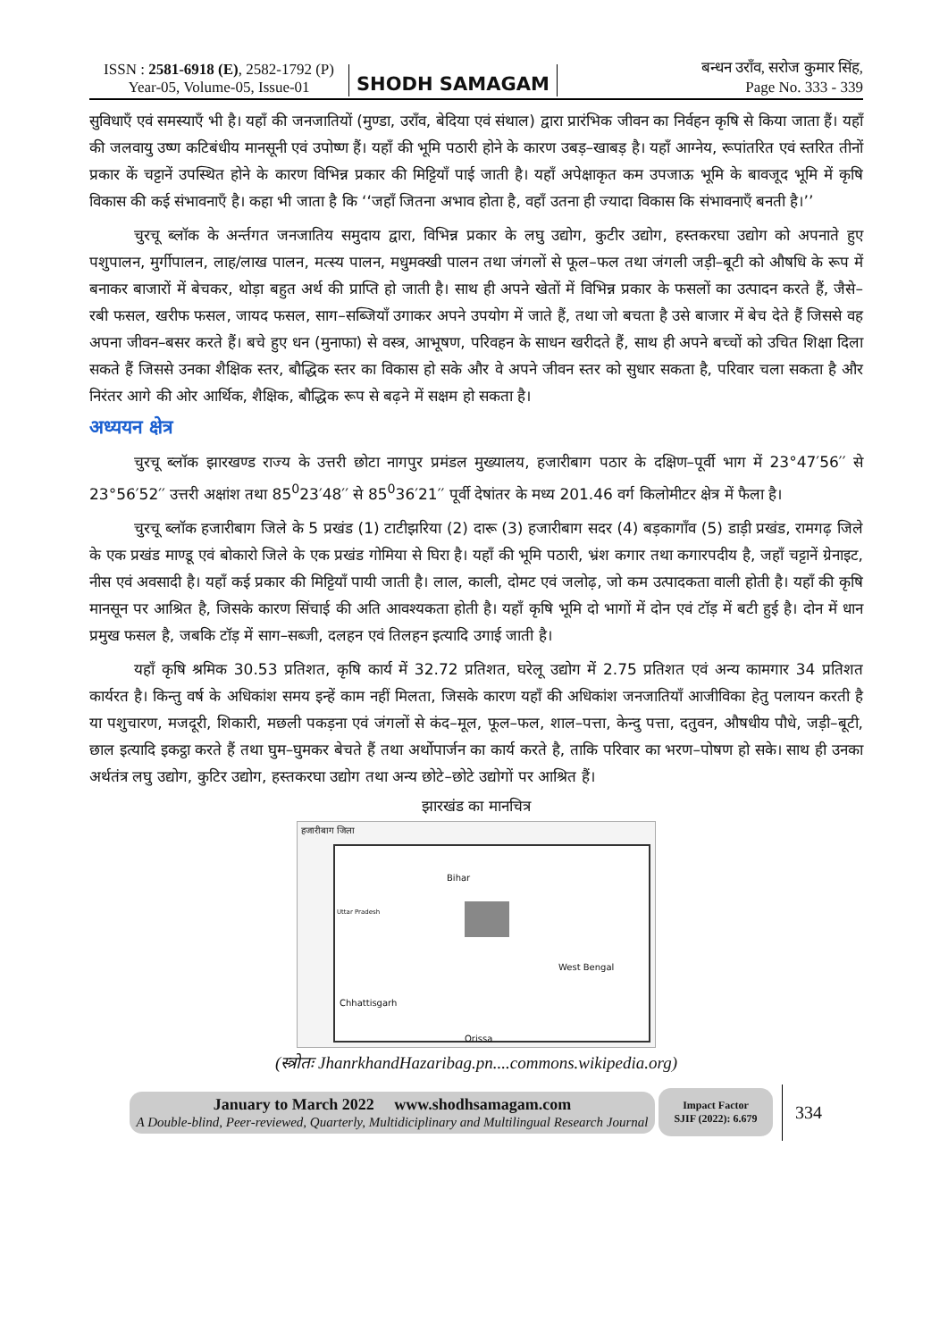ISSN : 2581-6918 (E), 2582-1792 (P)
Year-05, Volume-05, Issue-01
SHODH SAMAGAM
बन्धन उराँव, सरोज कुमार सिंह,
Page No. 333 - 339
सुविधाएँ एवं समस्याएँ भी है। यहाँ की जनजातियों (मुण्डा, उराँव, बेदिया एवं संथाल) द्वारा प्रारंभिक जीवन का निर्वहन कृषि से किया जाता हैं। यहाँ की जलवायु उष्ण कटिबंधीय मानसूनी एवं उपोष्ण हैं। यहाँ की भूमि पठारी होने के कारण उबड़–खाबड़ है। यहाँ आग्नेय, रूपांतरित एवं स्तरित तीनों प्रकार कें चट्टानें उपस्थित होने के कारण विभिन्न प्रकार की मिट्टियाँ पाई जाती है। यहाँ अपेक्षाकृत कम उपजाऊ भूमि के बावजूद भूमि में कृषि विकास की कई संभावनाएँ है। कहा भी जाता है कि ‘‘जहाँ जितना अभाव होता है, वहाँ उतना ही ज्यादा विकास कि संभावनाएँ बनती है।’’
चुरचू ब्लॉक के अर्न्तगत जनजातिय समुदाय द्वारा, विभिन्न प्रकार के लघु उद्योग, कुटीर उद्योग, हस्तकरघा उद्योग को अपनाते हुए पशुपालन, मुर्गीपालन, लाह/लाख पालन, मत्स्य पालन, मधुमक्खी पालन तथा जंगलों से फूल–फल तथा जंगली जड़ी–बूटी को औषधि के रूप में बनाकर बाजारों में बेचकर, थोड़ा बहुत अर्थ की प्राप्ति हो जाती है। साथ ही अपने खेतों में विभिन्न प्रकार के फसलों का उत्पादन करते हैं, जैसे– रबी फसल, खरीफ फसल, जायद फसल, साग–सब्जियाँ उगाकर अपने उपयोग में जाते हैं, तथा जो बचता है उसे बाजार में बेच देते हैं जिससे वह अपना जीवन–बसर करते हैं। बचे हुए धन (मुनाफा) से वस्त्र, आभूषण, परिवहन के साधन खरीदते हैं, साथ ही अपने बच्चों को उचित शिक्षा दिला सकते हैं जिससे उनका शैक्षिक स्तर, बौद्धिक स्तर का विकास हो सके और वे अपने जीवन स्तर को सुधार सकता है, परिवार चला सकता है और निरंतर आगे की ओर आर्थिक, शैक्षिक, बौद्धिक रूप से बढ़ने में सक्षम हो सकता है।
अध्ययन क्षेत्र
चुरचू ब्लॉक झारखण्ड राज्य के उत्तरी छोटा नागपुर प्रमंडल मुख्यालय, हजारीबाग पठार के दक्षिण–पूर्वी भाग में 23°47′56′′ से 23°56′52′′ उत्तरी अक्षांश तथा 85<sup>0</sup>23′48′′ से 85<sup>0</sup>36′21′′ पूर्वी देषांतर के मध्य 201.46 वर्ग किलोमीटर क्षेत्र में फैला है।
चुरचू ब्लॉक हजारीबाग जिले के 5 प्रखंड (1) टाटीझरिया (2) दारू (3) हजारीबाग सदर (4) बड़कागाँव (5) डाड़ी प्रखंड, रामगढ़ जिले के एक प्रखंड माण्डू एवं बोकारो जिले के एक प्रखंड गोमिया से घिरा है। यहाँ की भूमि पठारी, भ्रंश कगार तथा कगारपदीय है, जहाँ चट्टानें ग्रेनाइट, नीस एवं अवसादी है। यहाँ कई प्रकार की मिट्टियाँ पायी जाती है। लाल, काली, दोमट एवं जलोढ़, जो कम उत्पादकता वाली होती है। यहाँ की कृषि मानसून पर आश्रित है, जिसके कारण सिंचाई की अति आवश्यकता होती है। यहाँ कृषि भूमि दो भागों में दोन एवं टॉड़ में बटी हुई है। दोन में धान प्रमुख फसल है, जबकि टॉड़ में साग–सब्जी, दलहन एवं तिलहन इत्यादि उगाई जाती है।
यहाँ कृषि श्रमिक 30.53 प्रतिशत, कृषि कार्य में 32.72 प्रतिशत, घरेलू उद्योग में 2.75 प्रतिशत एवं अन्य कामगार 34 प्रतिशत कार्यरत है। किन्तु वर्ष के अधिकांश समय इन्हें काम नहीं मिलता, जिसके कारण यहाँ की अधिकांश जनजातियाँ आजीविका हेतु पलायन करती है या पशुचारण, मजदूरी, शिकारी, मछली पकड़ना एवं जंगलों से कंद–मूल, फूल–फल, शाल–पत्ता, केन्दु पत्ता, दतुवन, औषधीय पौधे, जड़ी–बूटी, छाल इत्यादि इकट्ठा करते हैं तथा घुम–घुमकर बेचते हैं तथा अर्थोपार्जन का कार्य करते है, ताकि परिवार का भरण–पोषण हो सके। साथ ही उनका अर्थतंत्र लघु उद्योग, कुटिर उद्योग, हस्तकरघा उद्योग तथा अन्य छोटे–छोटे उद्योगों पर आश्रित हैं।
झारखंड का मानचित्र
हजारीबाग जिला
Bihar
Uttar Pradesh
West Bengal
Chhattisgarh
Orissa
(स्त्रोतः JhanrkhandHazaribag.pn....commons.wikipedia.org)
January to March 2022 www.shodhsamagam.com
A Double-blind, Peer-reviewed, Quarterly, Multidiciplinary and Multilingual Research Journal
Impact Factor
SJIF (2022): 6.679
334